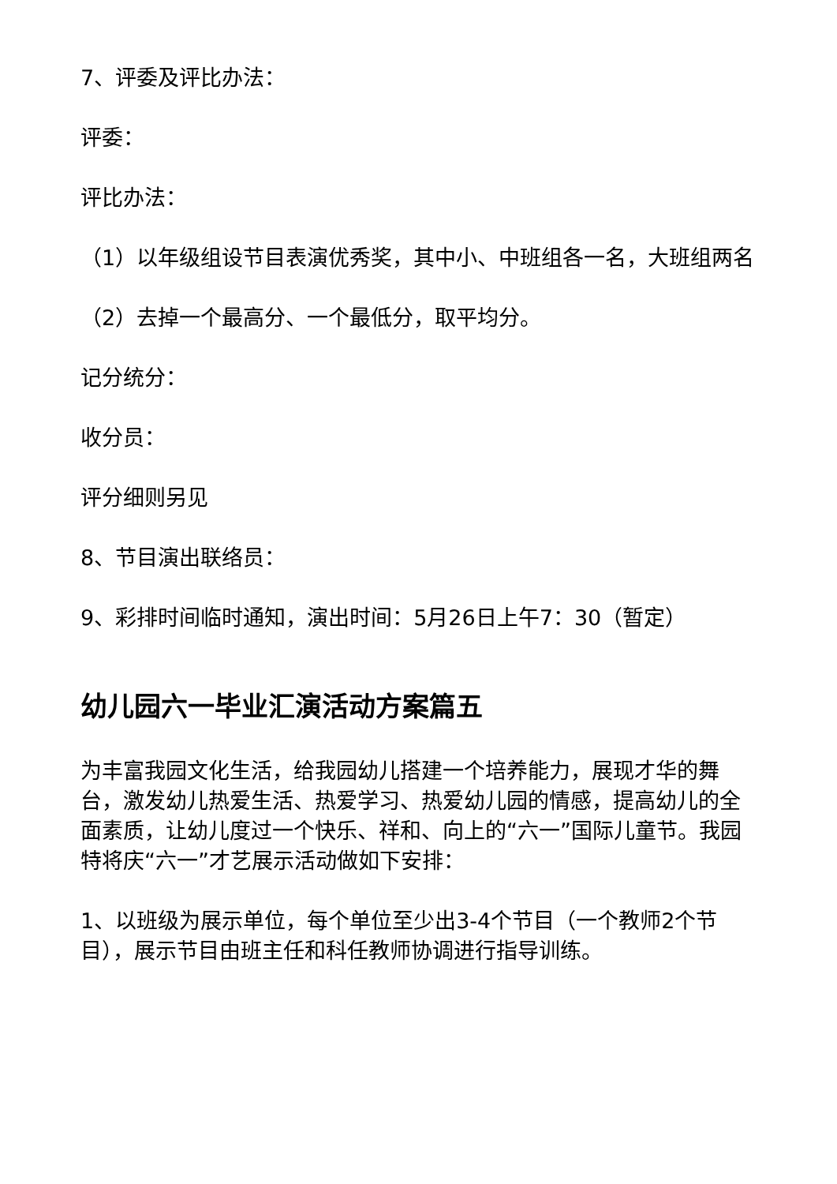7、评委及评比办法：
评委：
评比办法：
（1）以年级组设节目表演优秀奖，其中小、中班组各一名，大班组两名
（2）去掉一个最高分、一个最低分，取平均分。
记分统分：
收分员：
评分细则另见
8、节目演出联络员：
9、彩排时间临时通知，演出时间：5月26日上午7：30（暂定）
幼儿园六一毕业汇演活动方案篇五
为丰富我园文化生活，给我园幼儿搭建一个培养能力，展现才华的舞台，激发幼儿热爱生活、热爱学习、热爱幼儿园的情感，提高幼儿的全面素质，让幼儿度过一个快乐、祥和、向上的“六一”国际儿童节。我园特将庆“六一”才艺展示活动做如下安排：
1、以班级为展示单位，每个单位至少出3-4个节目（一个教师2个节目），展示节目由班主任和科任教师协调进行指导训练。